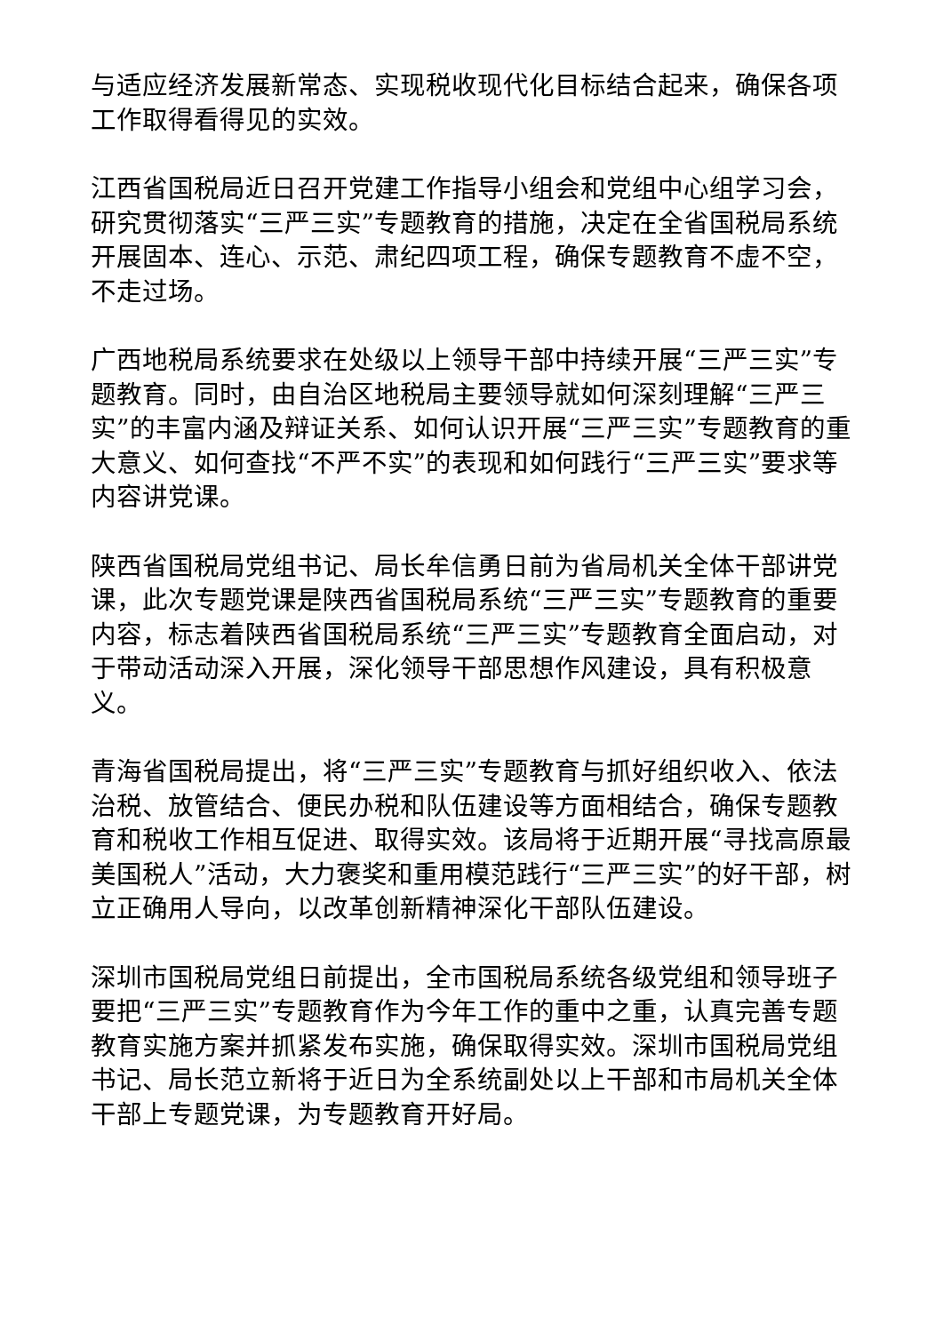与适应经济发展新常态、实现税收现代化目标结合起来，确保各项工作取得看得见的实效。
江西省国税局近日召开党建工作指导小组会和党组中心组学习会，研究贯彻落实“三严三实”专题教育的措施，决定在全省国税局系统开展固本、连心、示范、肃纪四项工程，确保专题教育不虚不空，不走过场。
广西地税局系统要求在处级以上领导干部中持续开展“三严三实”专题教育。同时，由自治区地税局主要领导就如何深刻理解“三严三实”的丰富内涵及辩证关系、如何认识开展“三严三实”专题教育的重大意义、如何查找“不严不实”的表现和如何践行“三严三实”要求等内容讲党课。
陕西省国税局党组书记、局长牟信勇日前为省局机关全体干部讲党课，此次专题党课是陕西省国税局系统“三严三实”专题教育的重要内容，标志着陕西省国税局系统“三严三实”专题教育全面启动，对于带动活动深入开展，深化领导干部思想作风建设，具有积极意义。
青海省国税局提出，将“三严三实”专题教育与抓好组织收入、依法治税、放管结合、便民办税和队伍建设等方面相结合，确保专题教育和税收工作相互促进、取得实效。该局将于近期开展“寻找高原最美国税人”活动，大力褒奖和重用模范践行“三严三实”的好干部，树立正确用人导向，以改革创新精神深化干部队伍建设。
深圳市国税局党组日前提出，全市国税局系统各级党组和领导班子要把“三严三实”专题教育作为今年工作的重中之重，认真完善专题教育实施方案并抓紧发布实施，确保取得实效。深圳市国税局党组书记、局长范立新将于近日为全系统副处以上干部和市局机关全体干部上专题党课，为专题教育开好局。